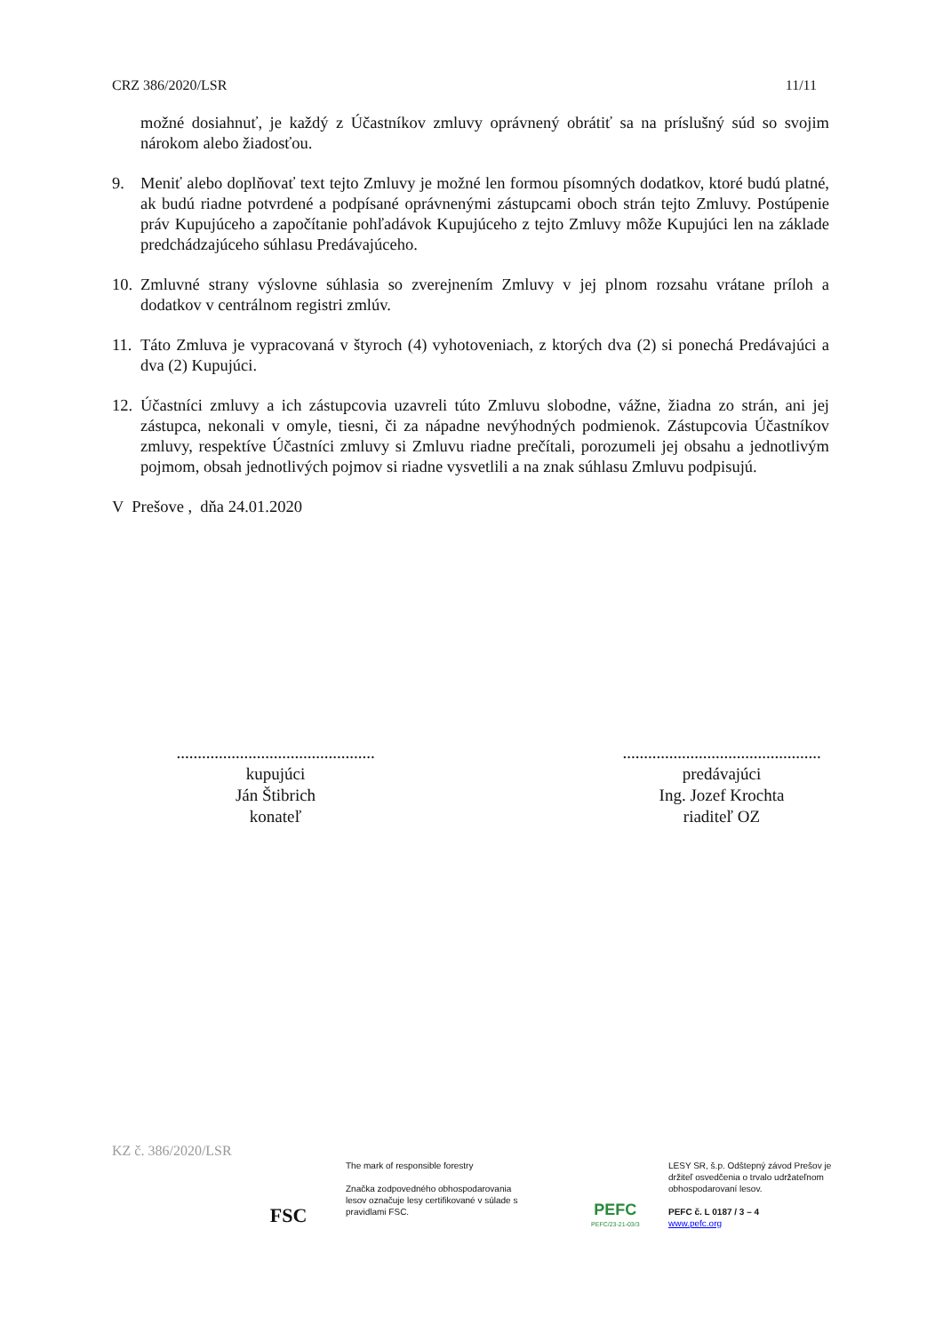CRZ 386/2020/LSR 11/11
možné dosiahnuť, je každý z Účastníkov zmluvy oprávnený obrátiť sa na príslušný súd so svojim nárokom alebo žiadosťou.
9. Meniť alebo doplňovať text tejto Zmluvy je možné len formou písomných dodatkov, ktoré budú platné, ak budú riadne potvrdené a podpísané oprávnenými zástupcami oboch strán tejto Zmluvy. Postúpenie práv Kupujúceho a započítanie pohľadávok Kupujúceho z tejto Zmluvy môže Kupujúci len na základe predchádzajúceho súhlasu Predávajúceho.
10. Zmluvné strany výslovne súhlasia so zverejnením Zmluvy v jej plnom rozsahu vrátane príloh a dodatkov v centrálnom registri zmlúv.
11. Táto Zmluva je vypracovaná v štyroch (4) vyhotoveniach, z ktorých dva (2) si ponechá Predávajúci a dva (2) Kupujúci.
12. Účastníci zmluvy a ich zástupcovia uzavreli túto Zmluvu slobodne, vážne, žiadna zo strán, ani jej zástupca, nekonali v omyle, tiesni, či za nápadne nevýhodných podmienok. Zástupcovia Účastníkov zmluvy, respektíve Účastníci zmluvy si Zmluvu riadne prečítali, porozumeli jej obsahu a jednotlivým pojmom, obsah jednotlivých pojmov si riadne vysvetlili a na znak súhlasu Zmluvu podpisujú.
V Prešove , dňa 24.01.2020
...............................................
kupujúci
Ján Štibrich
konateľ
...............................................
predávajúci
Ing. Jozef Krochta
riaditeľ OZ
KZ č. 386/2020/LSR
FSC
The mark of responsible forestry
Značka zodpovedného obhospodarovania lesov označuje lesy certifikované v súlade s pravidlami FSC.
PEFC
PEFC/23-21-03/3
LESY SR, š.p. Odštepný závod Prešov je držiteľ osvedčenia o trvalo udržateľnom obhospodarovaní lesov.
PEFC č. L 0187 / 3 – 4
www.pefc.org